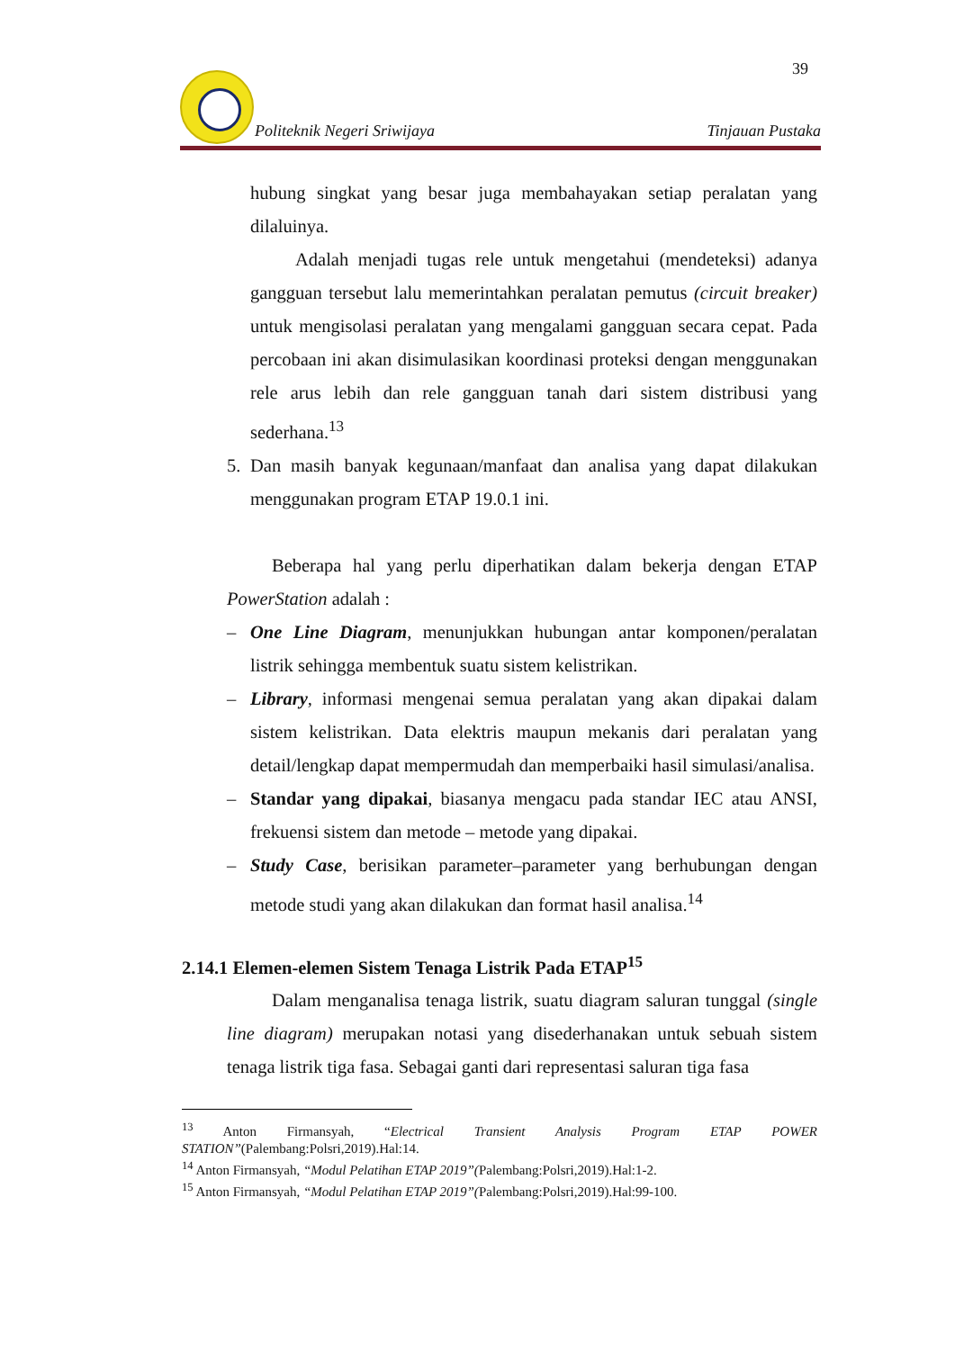39
Politeknik Negeri Sriwijaya Tinjauan Pustaka
hubung singkat yang besar juga membahayakan setiap peralatan yang dilaluinya.
Adalah menjadi tugas rele untuk mengetahui (mendeteksi) adanya gangguan tersebut lalu memerintahkan peralatan pemutus (circuit breaker) untuk mengisolasi peralatan yang mengalami gangguan secara cepat. Pada percobaan ini akan disimulasikan koordinasi proteksi dengan menggunakan rele arus lebih dan rele gangguan tanah dari sistem distribusi yang sederhana.<sup>13</sup>
5. Dan masih banyak kegunaan/manfaat dan analisa yang dapat dilakukan menggunakan program ETAP 19.0.1 ini.
Beberapa hal yang perlu diperhatikan dalam bekerja dengan ETAP PowerStation adalah :
– One Line Diagram, menunjukkan hubungan antar komponen/peralatan listrik sehingga membentuk suatu sistem kelistrikan.
– Library, informasi mengenai semua peralatan yang akan dipakai dalam sistem kelistrikan. Data elektris maupun mekanis dari peralatan yang detail/lengkap dapat mempermudah dan memperbaiki hasil simulasi/analisa.
– Standar yang dipakai, biasanya mengacu pada standar IEC atau ANSI, frekuensi sistem dan metode – metode yang dipakai.
– Study Case, berisikan parameter–parameter yang berhubungan dengan metode studi yang akan dilakukan dan format hasil analisa.<sup>14</sup>
2.14.1 Elemen-elemen Sistem Tenaga Listrik Pada ETAP<sup>15</sup>
Dalam menganalisa tenaga listrik, suatu diagram saluran tunggal (single line diagram) merupakan notasi yang disederhanakan untuk sebuah sistem tenaga listrik tiga fasa. Sebagai ganti dari representasi saluran tiga fasa
<sup>13</sup> Anton Firmansyah, “Electrical Transient Analysis Program ETAP POWER STATION”(Palembang:Polsri,2019).Hal:14.
<sup>14</sup> Anton Firmansyah, “Modul Pelatihan ETAP 2019”(Palembang:Polsri,2019).Hal:1-2.
<sup>15</sup> Anton Firmansyah, “Modul Pelatihan ETAP 2019”(Palembang:Polsri,2019).Hal:99-100.